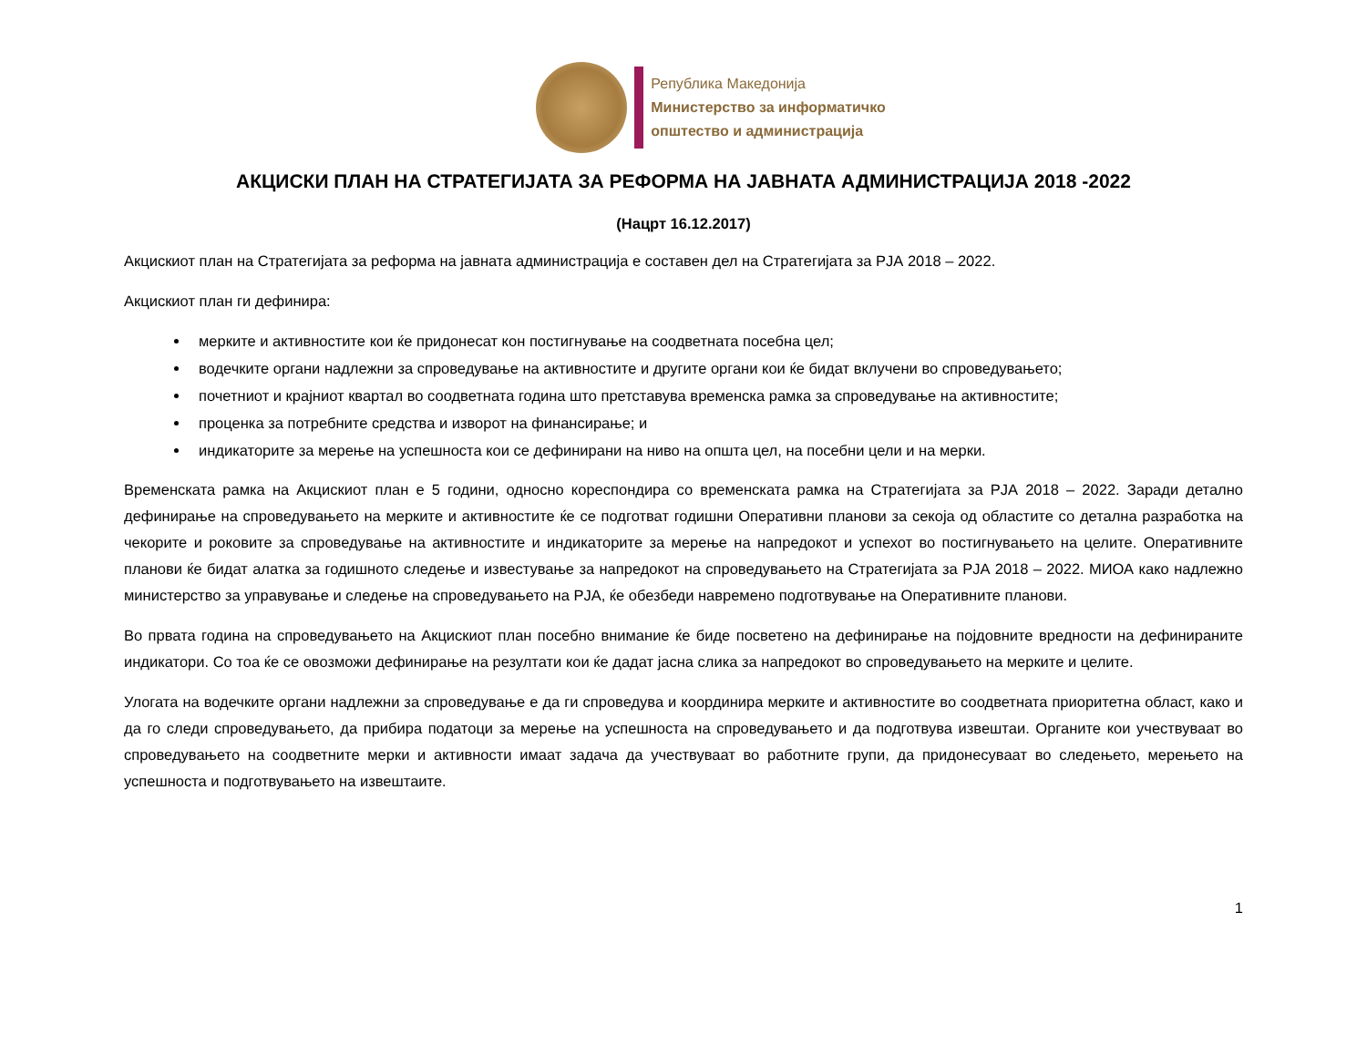Република Македонија
Министерство за информатичко
општество и администрација
АКЦИСКИ ПЛАН НА СТРАТЕГИЈАТА ЗА РЕФОРМА НА ЈАВНАТА АДМИНИСТРАЦИЈА 2018 -2022
(Нацрт 16.12.2017)
Акцискиот план на Стратегијата за реформа на јавната администрација е составен дел на Стратегијата за РЈА 2018 – 2022.
Акцискиот план ги дефинира:
мерките и активностите кои ќе придонесат кон постигнување на соодветната посебна цел;
водечките органи надлежни за спроведување на активностите и другите органи кои ќе бидат вклучени во спроведувањето;
почетниот и крајниот квартал во соодветната година што претставува временска рамка за спроведување на активностите;
проценка за потребните средства и изворот на финансирање; и
индикаторите за мерење на успешноста кои се дефинирани на ниво на општа цел, на посебни цели и на мерки.
Временската рамка на Акцискиот план е 5 години, односно кореспондира со временската рамка на Стратегијата за РЈА 2018 – 2022. Заради детално дефинирање на спроведувањето на мерките и активностите ќе се подготват годишни Оперативни планови за секоја од областите со детална разработка на чекорите и роковите за спроведување на активностите и индикаторите за мерење на напредокот и успехот во постигнувањето на целите. Оперативните планови ќе бидат алатка за годишното следење и известување за напредокот на спроведувањето на Стратегијата за РЈА 2018 – 2022. МИОА како надлежно министерство за управување и следење на спроведувањето на РЈА, ќе обезбеди навремено подготвување на Оперативните планови.
Во првата година на спроведувањето на Акцискиот план посебно внимание ќе биде посветено на дефинирање на појдовните вредности на дефинираните индикатори. Со тоа ќе се овозможи дефинирање на резултати кои ќе дадат јасна слика за напредокот во спроведувањето на мерките и целите.
Улогата на водечките органи надлежни за спроведување е да ги спроведува и координира мерките и активностите во соодветната приоритетна област, како и да го следи спроведувањето, да прибира податоци за мерење на успешноста на спроведувањето и да подготвува извештаи. Органите кои учествуваат во спроведувањето на соодветните мерки и активности имаат задача да учествуваат во работните групи, да придонесуваат во следењето, мерењето на успешноста и подготвувањето на извештаите.
1